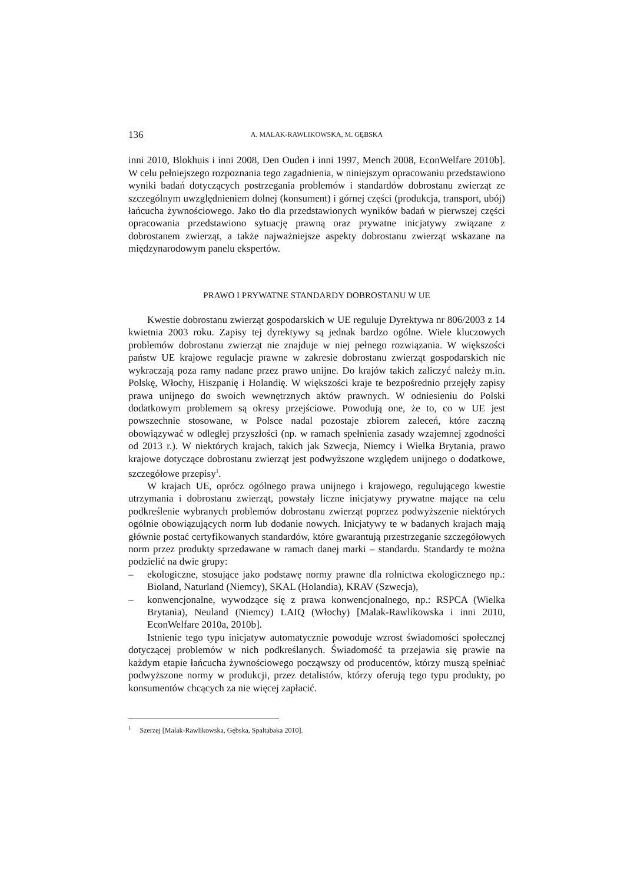136 A. MALAK-RAWLIKOWSKA, M. GĘBSKA
inni 2010, Blokhuis i inni 2008, Den Ouden i inni 1997, Mench 2008, EconWelfare 2010b]. W celu pełniejszego rozpoznania tego zagadnienia, w niniejszym opracowaniu przedstawiono wyniki badań dotyczących postrzegania problemów i standardów dobrostanu zwierząt ze szczególnym uwzględnieniem dolnej (konsument) i górnej części (produkcja, transport, ubój) łańcucha żywnościowego. Jako tło dla przedstawionych wyników badań w pierwszej części opracowania przedstawiono sytuację prawną oraz prywatne inicjatywy związane z dobrostanem zwierząt, a także najważniejsze aspekty dobrostanu zwierząt wskazane na międzynarodowym panelu ekspertów.
PRAWO I PRYWATNE STANDARDY DOBROSTANU W UE
Kwestie dobrostanu zwierząt gospodarskich w UE reguluje Dyrektywa nr 806/2003 z 14 kwietnia 2003 roku. Zapisy tej dyrektywy są jednak bardzo ogólne. Wiele kluczowych problemów dobrostanu zwierząt nie znajduje w niej pełnego rozwiązania. W większości państw UE krajowe regulacje prawne w zakresie dobrostanu zwierząt gospodarskich nie wykraczają poza ramy nadane przez prawo unijne. Do krajów takich zaliczyć należy m.in. Polskę, Włochy, Hiszpanię i Holandię. W większości kraje te bezpośrednio przejęły zapisy prawa unijnego do swoich wewnętrznych aktów prawnych. W odniesieniu do Polski dodatkowym problemem są okresy przejściowe. Powodują one, że to, co w UE jest powszechnie stosowane, w Polsce nadal pozostaje zbiorem zaleceń, które zaczną obowiązywać w odległej przyszłości (np. w ramach spełnienia zasady wzajemnej zgodności od 2013 r.). W niektórych krajach, takich jak Szwecja, Niemcy i Wielka Brytania, prawo krajowe dotyczące dobrostanu zwierząt jest podwyższone względem unijnego o dodatkowe, szczegółowe przepisy<sup>1</sup>.
W krajach UE, oprócz ogólnego prawa unijnego i krajowego, regulującego kwestie utrzymania i dobrostanu zwierząt, powstały liczne inicjatywy prywatne mające na celu podkreślenie wybranych problemów dobrostanu zwierząt poprzez podwyższenie niektórych ogólnie obowiązujących norm lub dodanie nowych. Inicjatywy te w badanych krajach mają głównie postać certyfikowanych standardów, które gwarantują przestrzeganie szczegółowych norm przez produkty sprzedawane w ramach danej marki – standardu. Standardy te można podzielić na dwie grupy:
– ekologiczne, stosujące jako podstawę normy prawne dla rolnictwa ekologicznego np.: Bioland, Naturland (Niemcy), SKAL (Holandia), KRAV (Szwecja),
– konwencjonalne, wywodzące się z prawa konwencjonalnego, np.: RSPCA (Wielka Brytania), Neuland (Niemcy) LAIQ (Włochy) [Malak-Rawlikowska i inni 2010, EconWelfare 2010a, 2010b].
Istnienie tego typu inicjatyw automatycznie powoduje wzrost świadomości społecznej dotyczącej problemów w nich podkreślanych. Świadomość ta przejawia się prawie na każdym etapie łańcucha żywnościowego począwszy od producentów, którzy muszą spełniać podwyższone normy w produkcji, przez detalistów, którzy oferują tego typu produkty, po konsumentów chcących za nie więcej zapłacić.
<sup>1</sup> Szerzej [Malak-Rawlikowska, Gębska, Spaltabaka 2010].